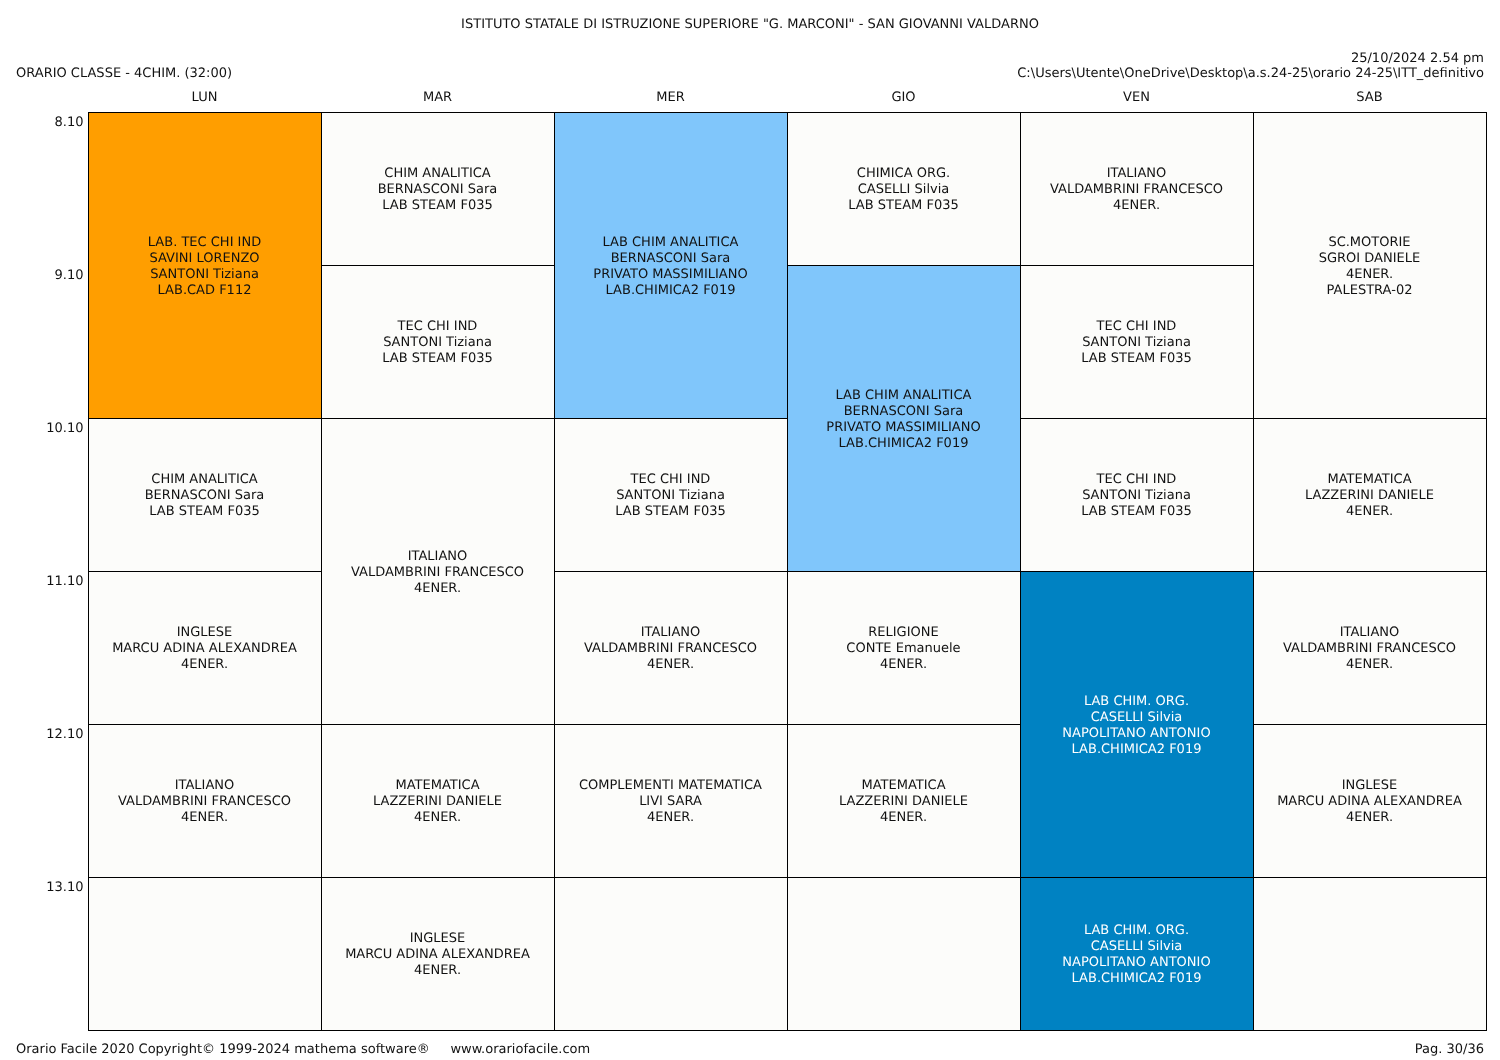ISTITUTO STATALE DI ISTRUZIONE SUPERIORE "G. MARCONI" - SAN GIOVANNI VALDARNO
ORARIO CLASSE - 4CHIM. (32:00)
25/10/2024 2.54 pm
C:\Users\Utente\OneDrive\Desktop\a.s.24-25\orario 24-25\ITT_definitivo
| | LUN | MAR | MER | GIO | VEN | SAB |
| --- | --- | --- | --- | --- | --- | --- |
| 8.10 | LAB. TEC CHI IND SAVINI LORENZO SANTONI Tiziana LAB.CAD F112 | CHIM ANALITICA BERNASCONI Sara LAB STEAM F035 | LAB CHIM ANALITICA BERNASCONI Sara PRIVATO MASSIMILIANO LAB.CHIMICA2 F019 | CHIMICA ORG. CASELLI Silvia LAB STEAM F035 | ITALIANO VALDAMBRINI FRANCESCO 4ENER. | SC.MOTORIE SGROI DANIELE 4ENER. PALESTRA-02 |
| 9.10 | | TEC CHI IND SANTONI Tiziana LAB STEAM F035 | | LAB CHIM ANALITICA BERNASCONI Sara PRIVATO MASSIMILIANO LAB.CHIMICA2 F019 | TEC CHI IND SANTONI Tiziana LAB STEAM F035 | |
| 10.10 | CHIM ANALITICA BERNASCONI Sara LAB STEAM F035 | ITALIANO VALDAMBRINI FRANCESCO 4ENER. | TEC CHI IND SANTONI Tiziana LAB STEAM F035 | | TEC CHI IND SANTONI Tiziana LAB STEAM F035 | MATEMATICA LAZZERINI DANIELE 4ENER. |
| 11.10 | INGLESE MARCU ADINA ALEXANDREA 4ENER. | | ITALIANO VALDAMBRINI FRANCESCO 4ENER. | RELIGIONE CONTE Emanuele 4ENER. | LAB CHIM. ORG. CASELLI Silvia NAPOLITANO ANTONIO LAB.CHIMICA2 F019 | ITALIANO VALDAMBRINI FRANCESCO 4ENER. |
| 12.10 | ITALIANO VALDAMBRINI FRANCESCO 4ENER. | MATEMATICA LAZZERINI DANIELE 4ENER. | COMPLEMENTI MATEMATICA LIVI SARA 4ENER. | MATEMATICA LAZZERINI DANIELE 4ENER. | | INGLESE MARCU ADINA ALEXANDREA 4ENER. |
| 13.10 | | INGLESE MARCU ADINA ALEXANDREA 4ENER. | | | LAB CHIM. ORG. CASELLI Silvia NAPOLITANO ANTONIO LAB.CHIMICA2 F019 | |
Orario Facile 2020 Copyright© 1999-2024 mathema software® www.orariofacile.com
Pag. 30/36